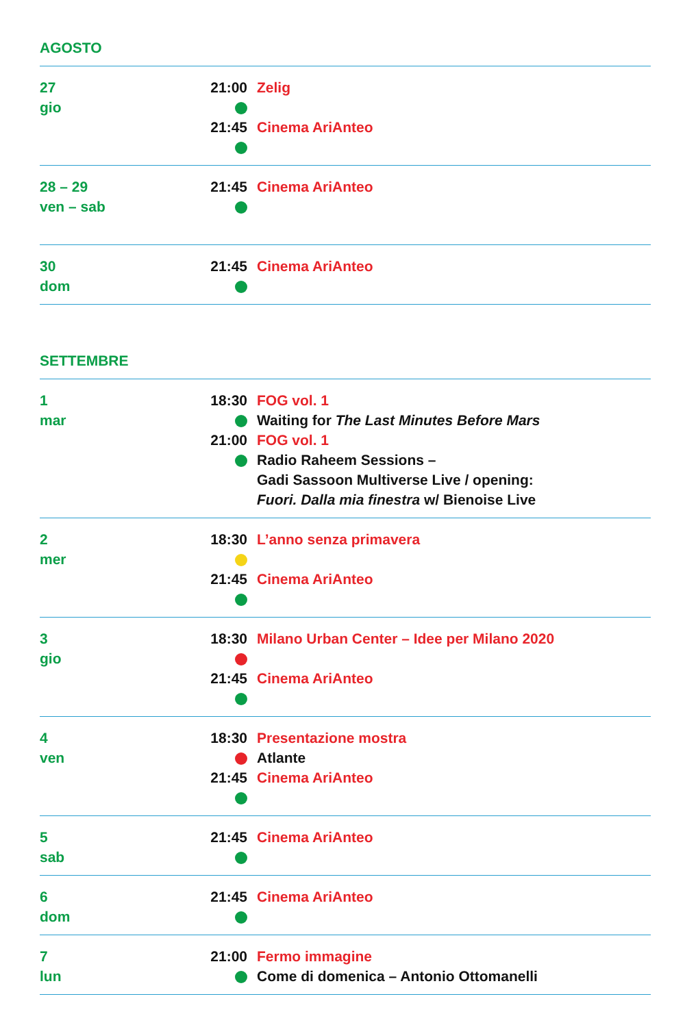AGOSTO
| 27 gio | 21:00 21:45 | Zelig Cinema AriAnteo |
| 28 – 29 ven – sab | 21:45 | Cinema AriAnteo |
| 30 dom | 21:45 | Cinema AriAnteo |
SETTEMBRE
| 1 mar | 18:30 21:00 | FOG vol. 1 Waiting for The Last Minutes Before Mars FOG vol. 1 Radio Raheem Sessions – Gadi Sassoon Multiverse Live / opening: Fuori. Dalla mia finestra w/ Bienoise Live |
| 2 mer | 18:30 21:45 | L’anno senza primavera Cinema AriAnteo |
| 3 gio | 18:30 21:45 | Milano Urban Center – Idee per Milano 2020 Cinema AriAnteo |
| 4 ven | 18:30 21:45 | Presentazione mostra Atlante Cinema AriAnteo |
| 5 sab | 21:45 | Cinema AriAnteo |
| 6 dom | 21:45 | Cinema AriAnteo |
| 7 lun | 21:00 | Fermo immagine Come di domenica – Antonio Ottomanelli |